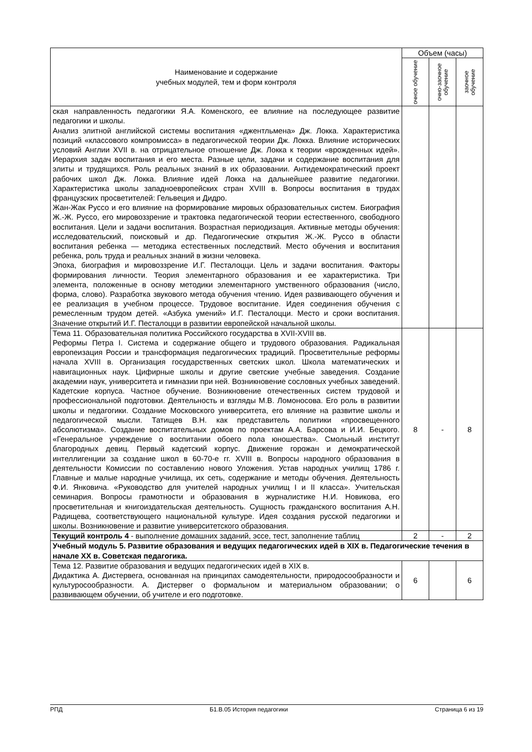| Наименование и содержание учебных модулей, тем и форм контроля | Объем (часы) | | |
| --- | --- | --- | --- |
| | очное обучение | очно-заочное обучение | заочное обучение |
| ская направленность педагогики Я.А. Коменского, ее влияние на последующее развитие педагогики и школы. Анализ элитной английской системы воспитания «джентльмена» Дж. Локка. Характеристика позиций «классового компромисса» в педагогической теории Дж. Локка. Влияние исторических условий Англии XVII в. на отрицательное отношение Дж. Локка к теории «врожденных идей». Иерархия задач воспитания и его места. Разные цели, задачи и содержание воспитания для элиты и трудящихся. Роль реальных знаний в их образовании. Антидемократический проект рабочих школ Дж. Локка. Влияние идей Локка на дальнейшее развитие педагогики. Характеристика школы западноевропейских стран XVIII в. Вопросы воспитания в трудах французских просветителей: Гельвеция и Дидро. Жан-Жак Руссо и его влияние на формирование мировых образовательных систем. Биография Ж.-Ж. Руссо, его мировоззрение и трактовка педагогической теории естественного, свободного воспитания. Цели и задачи воспитания. Возрастная периодизация. Активные методы обучения: исследовательский, поисковый и др. Педагогические открытия Ж.-Ж. Руссо в области воспитания ребенка — методика естественных последствий. Место обучения и воспитания ребенка, роль труда и реальных знаний в жизни человека. Эпоха, биография и мировоззрение И.Г. Песталоцци. Цель и задачи воспитания. Факторы формирования личности. Теория элементарного образования и ее характеристика. Три элемента, положенные в основу методики элементарного умственного образования (число, форма, слово). Разработка звукового метода обучения чтению. Идея развивающего обучения и ее реализация в учебном процессе. Трудовое воспитание. Идея соединения обучения с ремесленным трудом детей. «Азбука умений» И.Г. Песталоцци. Место и сроки воспитания. Значение открытий И.Г. Песталоцци в развитии европейской начальной школы. | | | |
| Тема 11. Образовательная политика Российского государства в XVII-XVIII вв. Реформы Петра I. Система и содержание общего и трудового образования. Радикальная европеизация России и трансформация педагогических традиций. Просветительные реформы начала XVIII в. Организация государственных светских школ. Школа математических и навигационных наук. Цифирные школы и другие светские учебные заведения. Создание академии наук, университета и гимназии при ней. Возникновение сословных учебных заведений. Кадетские корпуса. Частное обучение. Возникновение отечественных систем трудовой и профессиональной подготовки. Деятельность и взгляды М.В. Ломоносова. Его роль в развитии школы и педагогики. Создание Московского университета, его влияние на развитие школы и педагогической мысли. Татищев В.Н. как представитель политики «просвещенного абсолютизма». Создание воспитательных домов по проектам А.А. Барсова и И.И. Бецкого. «Генеральное учреждение о воспитании обоего пола юношества». Смольный институт благородных девиц. Первый кадетский корпус. Движение горожан и демократической интеллигенции за создание школ в 60-70-е гг. XVIII в. Вопросы народного образования в деятельности Комиссии по составлению нового Уложения. Устав народных училищ 1786 г. Главные и малые народные училища, их сеть, содержание и методы обучения. Деятельность Ф.И. Янковича. «Руководство для учителей народных училищ I и II класса». Учительская семинария. Вопросы грамотности и образования в журналистике Н.И. Новикова, его просветительная и книгоиздательская деятельность. Сущность гражданского воспитания А.Н. Радищева, соответствующего национальной культуре. Идея создания русской педагогики и школы. Возникновение и развитие университетского образования. | 8 | - | 8 |
| Текущий контроль 4 - выполнение домашних заданий, эссе, тест, заполнение таблиц | 2 | - | 2 |
| Учебный модуль 5. Развитие образования и ведущих педагогических идей в XIX в. Педагогические течения в начале XX в. Советская педагогика. | | | |
| Тема 12. Развитие образования и ведущих педагогических идей в XIX в. Дидактика А. Дистервега, основанная на принципах самодеятельности, природосообразности и культуросообразности. А. Дистервег о формальном и материальном образовании; о развивающем обучении, об учителе и его подготовке. | 6 | | 6 |
РПД Б1.В.05 История педагогики Страница 6 из 19